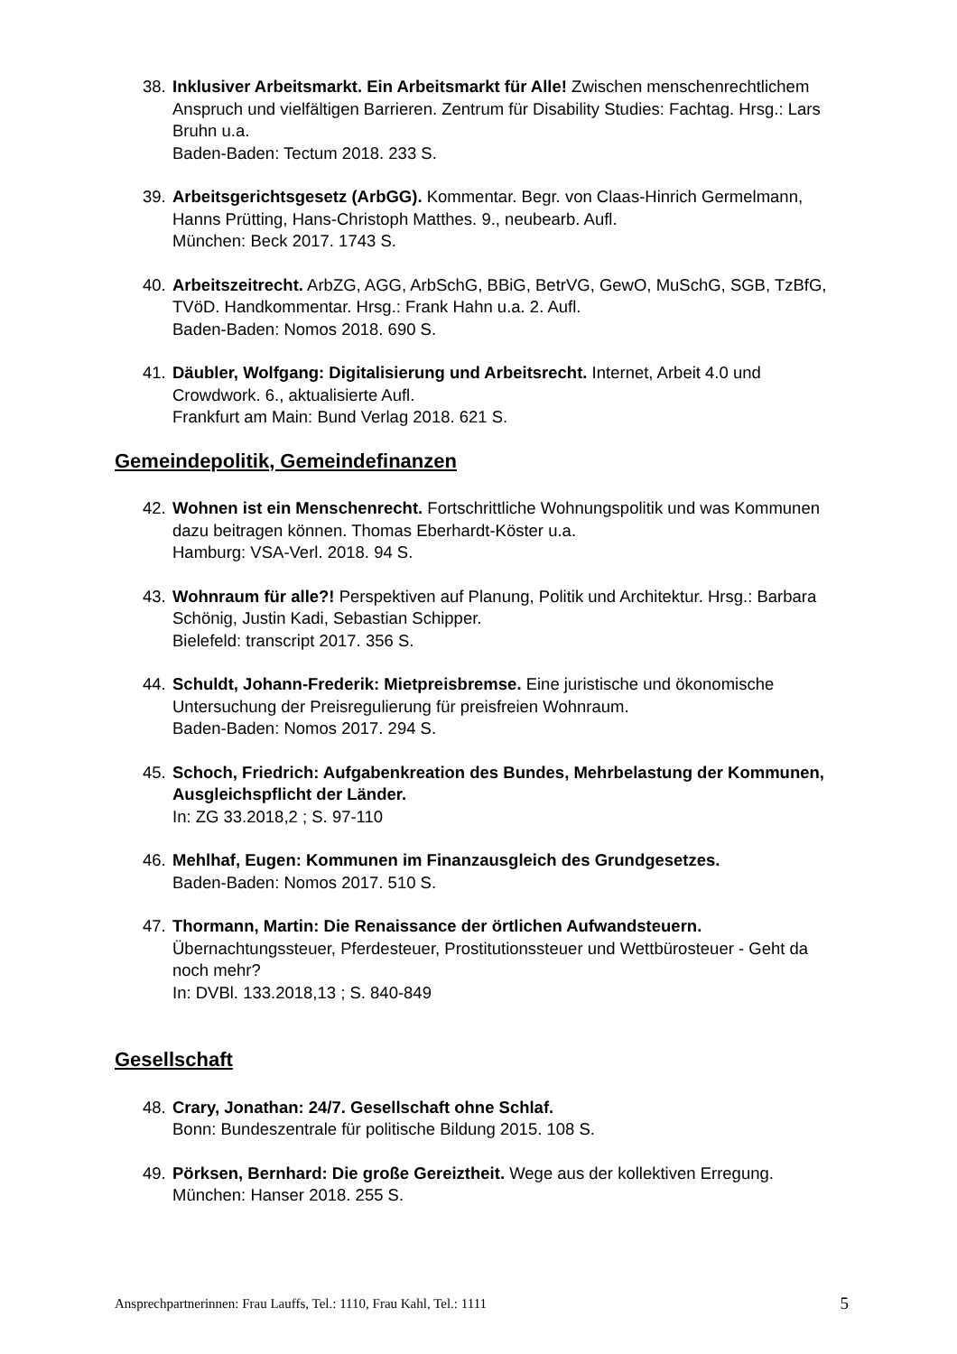38.
Inklusiver Arbeitsmarkt. Ein Arbeitsmarkt für Alle! Zwischen menschenrechtlichem Anspruch und vielfältigen Barrieren. Zentrum für Disability Studies: Fachtag. Hrsg.: Lars Bruhn u.a.
Baden-Baden: Tectum 2018. 233 S.
39.
Arbeitsgerichtsgesetz (ArbGG). Kommentar. Begr. von Claas-Hinrich Germelmann, Hanns Prütting, Hans-Christoph Matthes. 9., neubearb. Aufl.
München: Beck 2017. 1743 S.
40.
Arbeitszeitrecht. ArbZG, AGG, ArbSchG, BBiG, BetrVG, GewO, MuSchG, SGB, TzBfG, TVöD. Handkommentar. Hrsg.: Frank Hahn u.a. 2. Aufl.
Baden-Baden: Nomos 2018. 690 S.
41.
Däubler, Wolfgang: Digitalisierung und Arbeitsrecht. Internet, Arbeit 4.0 und Crowdwork. 6., aktualisierte Aufl.
Frankfurt am Main: Bund Verlag 2018. 621 S.
Gemeindepolitik, Gemeindefinanzen
42.
Wohnen ist ein Menschenrecht. Fortschrittliche Wohnungspolitik und was Kommunen dazu beitragen können. Thomas Eberhardt-Köster u.a.
Hamburg: VSA-Verl. 2018. 94 S.
43.
Wohnraum für alle?! Perspektiven auf Planung, Politik und Architektur. Hrsg.: Barbara Schönig, Justin Kadi, Sebastian Schipper.
Bielefeld: transcript 2017. 356 S.
44.
Schuldt, Johann-Frederik: Mietpreisbremse. Eine juristische und ökonomische Untersuchung der Preisregulierung für preisfreien Wohnraum.
Baden-Baden: Nomos 2017. 294 S.
45.
Schoch, Friedrich: Aufgabenkreation des Bundes, Mehrbelastung der Kommunen, Ausgleichspflicht der Länder.
In: ZG 33.2018,2 ; S. 97-110
46.
Mehlhaf, Eugen: Kommunen im Finanzausgleich des Grundgesetzes.
Baden-Baden: Nomos 2017. 510 S.
47.
Thormann, Martin: Die Renaissance der örtlichen Aufwandsteuern. Übernachtungssteuer, Pferdesteuer, Prostitutionssteuer und Wettbürosteuer - Geht da noch mehr?
In: DVBl. 133.2018,13 ; S. 840-849
Gesellschaft
48.
Crary, Jonathan: 24/7. Gesellschaft ohne Schlaf.
Bonn: Bundeszentrale für politische Bildung 2015. 108 S.
49.
Pörksen, Bernhard: Die große Gereiztheit. Wege aus der kollektiven Erregung.
München: Hanser 2018. 255 S.
Ansprechpartnerinnen: Frau Lauffs, Tel.: 1110, Frau Kahl, Tel.: 1111 5